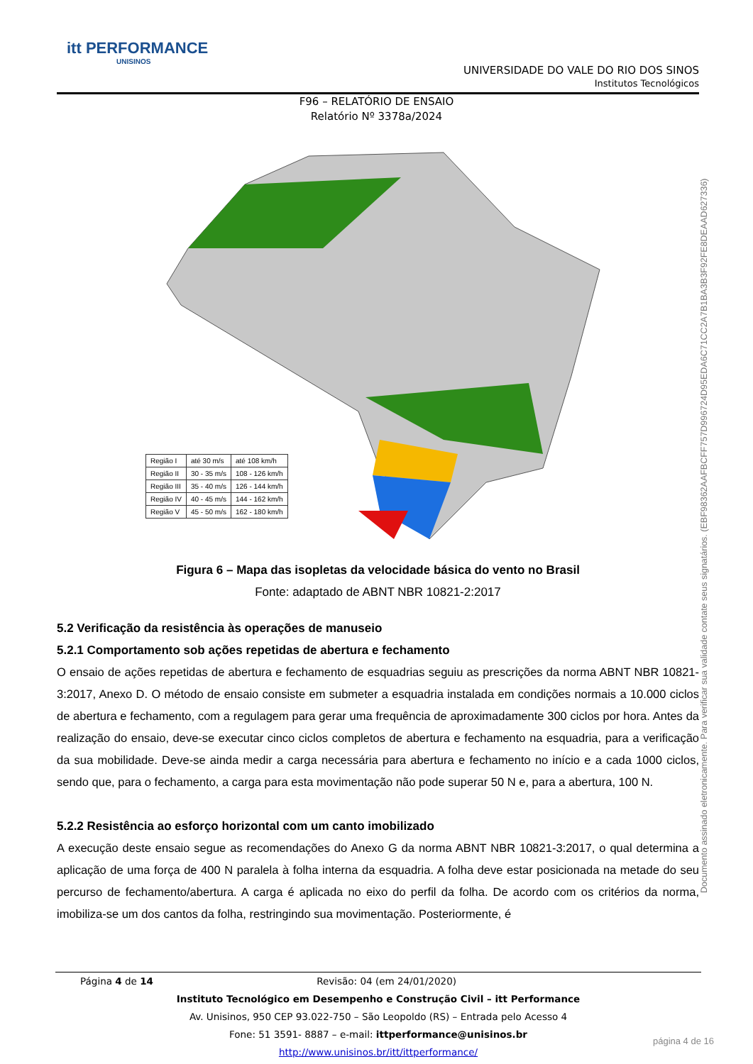itt PERFORMANCE
UNISINOS
UNIVERSIDADE DO VALE DO RIO DOS SINOS
Institutos Tecnológicos
F96 – RELATÓRIO DE ENSAIO
Relatório Nº 3378a/2024
| Região I | até 30 m/s | até 108 km/h |
| Região II | 30 - 35 m/s | 108 - 126 km/h |
| Região III | 35 - 40 m/s | 126 - 144 km/h |
| Região IV | 40 - 45 m/s | 144 - 162 km/h |
| Região V | 45 - 50 m/s | 162 - 180 km/h |
Figura 6 – Mapa das isopletas da velocidade básica do vento no Brasil
Fonte: adaptado de ABNT NBR 10821-2:2017
5.2 Verificação da resistência às operações de manuseio
5.2.1 Comportamento sob ações repetidas de abertura e fechamento
O ensaio de ações repetidas de abertura e fechamento de esquadrias seguiu as prescrições da norma ABNT NBR 10821-3:2017, Anexo D. O método de ensaio consiste em submeter a esquadria instalada em condições normais a 10.000 ciclos de abertura e fechamento, com a regulagem para gerar uma frequência de aproximadamente 300 ciclos por hora. Antes da realização do ensaio, deve-se executar cinco ciclos completos de abertura e fechamento na esquadria, para a verificação da sua mobilidade. Deve-se ainda medir a carga necessária para abertura e fechamento no início e a cada 1000 ciclos, sendo que, para o fechamento, a carga para esta movimentação não pode superar 50 N e, para a abertura, 100 N.
5.2.2 Resistência ao esforço horizontal com um canto imobilizado
A execução deste ensaio segue as recomendações do Anexo G da norma ABNT NBR 10821-3:2017, o qual determina a aplicação de uma força de 400 N paralela à folha interna da esquadria. A folha deve estar posicionada na metade do seu percurso de fechamento/abertura. A carga é aplicada no eixo do perfil da folha. De acordo com os critérios da norma, imobiliza-se um dos cantos da folha, restringindo sua movimentação. Posteriormente, é
Documento assinado eletronicamente. Para verificar sua validade contate seus signatários. (EBF98362AAFBCFF757D996724D95EDA6C71CC2A7B1BA3B3F92FE8DEAAD627336)
Página 4 de 14 Revisão: 04 (em 24/01/2020)
Instituto Tecnológico em Desempenho e Construção Civil – itt Performance
Av. Unisinos, 950 CEP 93.022-750 – São Leopoldo (RS) – Entrada pelo Acesso 4
Fone: 51 3591- 8887 – e-mail: ittperformance@unisinos.br
http://www.unisinos.br/itt/ittperformance/
página 4 de 16